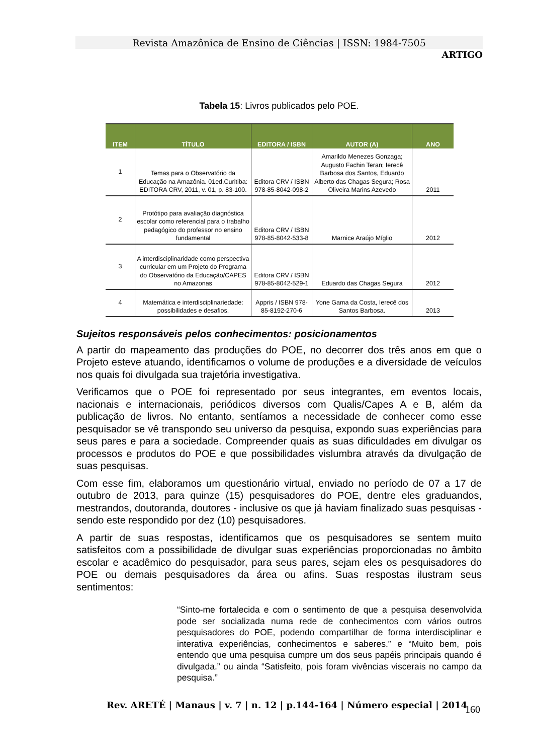Revista Amazônica de Ensino de Ciências | ISSN: 1984-7505
ARTIGO
Tabela 15: Livros publicados pelo POE.
| ITEM | TÍTULO | EDITORA / ISBN | AUTOR (A) | ANO |
| --- | --- | --- | --- | --- |
| 1 | Temas para o Observatório da Educação na Amazônia. 01ed.Curitiba: EDITORA CRV, 2011, v. 01, p. 83-100. | Editora CRV / ISBN 978-85-8042-098-2 | Amarildo Menezes Gonzaga; Augusto Fachin Teran; Ierecê Barbosa dos Santos, Eduardo Alberto das Chagas Segura; Rosa Oliveira Marins Azevedo | 2011 |
| 2 | Protótipo para avaliação diagnóstica escolar como referencial para o trabalho pedagógico do professor no ensino fundamental | Editora CRV / ISBN 978-85-8042-533-8 | Marnice Araújo Míglio | 2012 |
| 3 | A interdisciplinaridade como perspectiva curricular em um Projeto do Programa do Observatório da Educação/CAPES no Amazonas | Editora CRV / ISBN 978-85-8042-529-1 | Eduardo das Chagas Segura | 2012 |
| 4 | Matemática e interdisciplinariedade: possibilidades e desafios. | Appris / ISBN 978-85-8192-270-6 | Yone Gama da Costa, Ierecê dos Santos Barbosa. | 2013 |
Sujeitos responsáveis pelos conhecimentos: posicionamentos
A partir do mapeamento das produções do POE, no decorrer dos três anos em que o Projeto esteve atuando, identificamos o volume de produções e a diversidade de veículos nos quais foi divulgada sua trajetória investigativa.
Verificamos que o POE foi representado por seus integrantes, em eventos locais, nacionais e internacionais, periódicos diversos com Qualis/Capes A e B, além da publicação de livros. No entanto, sentíamos a necessidade de conhecer como esse pesquisador se vê transpondo seu universo da pesquisa, expondo suas experiências para seus pares e para a sociedade. Compreender quais as suas dificuldades em divulgar os processos e produtos do POE e que possibilidades vislumbra através da divulgação de suas pesquisas.
Com esse fim, elaboramos um questionário virtual, enviado no período de 07 a 17 de outubro de 2013, para quinze (15) pesquisadores do POE, dentre eles graduandos, mestrandos, doutoranda, doutores - inclusive os que já haviam finalizado suas pesquisas - sendo este respondido por dez (10) pesquisadores.
A partir de suas respostas, identificamos que os pesquisadores se sentem muito satisfeitos com a possibilidade de divulgar suas experiências proporcionadas no âmbito escolar e acadêmico do pesquisador, para seus pares, sejam eles os pesquisadores do POE ou demais pesquisadores da área ou afins. Suas respostas ilustram seus sentimentos:
“Sinto-me fortalecida e com o sentimento de que a pesquisa desenvolvida pode ser socializada numa rede de conhecimentos com vários outros pesquisadores do POE, podendo compartilhar de forma interdisciplinar e interativa experiências, conhecimentos e saberes.” e “Muito bem, pois entendo que uma pesquisa cumpre um dos seus papéis principais quando é divulgada.” ou ainda “Satisfeito, pois foram vivências viscerais no campo da pesquisa.”
Rev. ARETÉ | Manaus | v. 7 | n. 12 | p.144-164 | Número especial | 2014
160